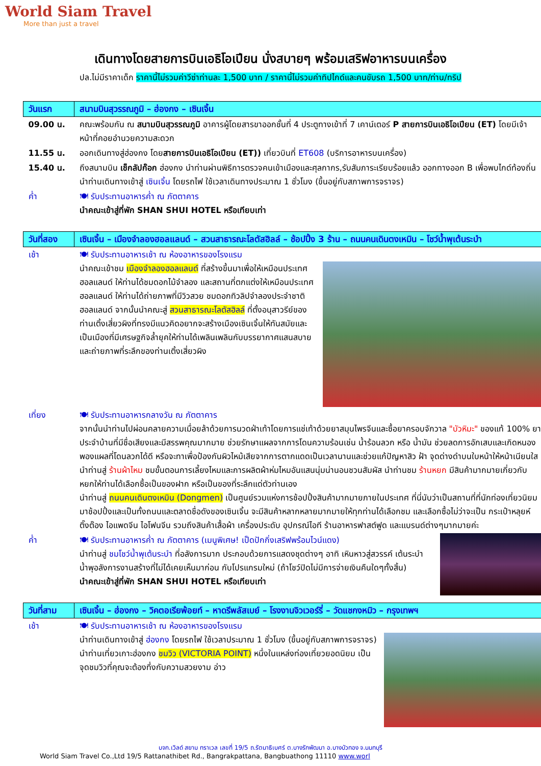World Siam Travel
More than just a travel
เดินทางโดยสายการบินเอธิโอเปียน นั่งสบายๆ พร้อมเสริฟอาหารบนเครื่อง
ปล.ไม่มีราคาเด็ก ราคานี้ไม่รวมค่าวีซ่าท่านละ 1,500 บาท / ราคานี้ไม่รวมค่าทิปไกด์และคนขับรถ 1,500 บาท/ท่าน/ทริป
| วันแรก | สนามบินสุวรรณภูมิ – ฮ่องกง – เซินเจิ้น |
| 09.00 น. | คณะพร้อมกัน ณ สนามบินสุวรรณภูมิ อาคารผู้โดยสารขาออกชั้นที่ 4 ประตูทางเข้าที่ 7 เคาน์เตอร์ P สายการบินเอธิโอเปียน (ET) โดยมีเจ้าหน้าที่คอยอำนวยความสะดวก |
| 11.55 น. | ออกเดินทางสู่ฮ่องกง โดย สายการบินเอธิโอเปียน (ET)) เที่ยวบินที่ ET608 (บริการอาหารบนเครื่อง) |
| 15.40 น. | ถึงสนามบิน เช็กลัปก๊อก ฮ่องกง นำท่านผ่านพิธีการตรวจคนเข้าเมืองและศุลกากร,รับสัมภาระเรียบร้อยแล้ว ออกทางออก B เพื่อพบไกด์ท้องถิ่น นำท่านเดินทางเข้าสู่ เซินเจิ้น โดยรถไฟ ใช้เวลาเดินทางประมาณ 1 ชั่วโมง (ขึ้นอยู่กับสภาพการจราจร) |
| ค่ำ | 🍽 รับประทานอาหารค่ำ ณ ภัตตาคาร นำคณะเข้าสู่ที่พัก SHAN SHUI HOTEL หรือเทียบเท่า |
| วันที่สอง | เซินเจิ้น – เมืองจำลองฮอลแลนด์ – สวนสาธารณะโลตัสฮิลล์ – ช้อปปิ้ง 3 ร้าน – ถนนคนเดินตงเหมิน – โชว์น้ำพุเต้นระบำ |
| เช้า | 🍽 รับประทานอาหารเช้า ณ ห้องอาหารของโรงแรม นำคณะเข้าชม เมืองจำลองฮอลแลนด์ ที่สร้างขึ้นมาเพื่อให้เหมือนประเทศฮอลแลนด์ ให้ท่านได้ชมดอกไม้จำลอง และสถานที่ตกแต่งให้เหมือนประเทศฮอลแลนด์ ให้ท่านได้ถ่ายภาพที่มีวิวสวย ชมดอกทิวลิปจำลองประจำชาติฮอลแลนด์ จากนั้นนำคณะสู่ สวนสาธารณะโลตัสฮิลล์ ที่ตั้งอนุสาวรีย์ของท่านเติ้งเสี่ยวผิงที่ทรงมีแนวคิดอยากจะสร้างเมืองเซินเจิ้นให้ทันสมัยและเป็นเมืองที่มีเศรษฐกิจล้ำยุคให้ท่านได้เพลินเพลินกับบรรยากาศแสนสบายและถ่ายภาพที่ระลึกของท่านเติ้งเสี่ยวผิง |
| เที่ยง | 🍽 รับประทานอาหารกลางวัน ณ ภัตตาคาร จากนั้นนำท่านไปผ่อนคลายความเมื่อยล้าด้วยการนวดฝ่าเท้าโดยการแช่เท้าด้วยยาสมุนไพรจีนและซื้อยาครอบจักวาล "บัวหิมะ" ของแท้ 100% ยาประจำบ้านที่มีชื่อเสียงและมีสรรพคุณมากมาย ช่วยรักษาแผลจากการโดนความร้อนเช่น น้ำร้อนลวก หรือ น้ำมัน ช่วยลดการอักเสบและเกิดหนองพองแผลที่โดนลวกได้ดี หรือจะทาเพื่อป้องกันผิวไหม้เสียจากการตากแดดเป็นเวลานานและช่วยแก้ปัญหาสิว ฝ้า จุดด่างดำบนใบหน้าให้หน้าเนียนใส นำท่านสู่ ร้านผ้าไหม ชมขั้นตอนการเลี้ยงไหมและการผลิตผ้าห่มไหมอันแสนนุ่มน่านอนชวนสัมผัส นำท่านชม ร้านหยก มีสินค้ามากมายเกี่ยวกับหยกให้ท่านได้เลือกซื้อเป็นของฝาก หรือเป็นของที่ระลึกแด่ตัวท่านเอง นำท่านสู่ ถนนคนเดินตงเหมิน (Dongmen) เป็นศูนย์รวมแห่งการช้อปปิ้งสินค้ามากมายภายในประเทศ ที่นี่นับว่าเป็นสถานที่ที่นักท่องเที่ยวนิยมมาช้อปปิ้งและเป็นทั้งถนนและตลาดชื่อดังของเซินเจิ้น จะมีสินค้าหลากหลายมากมายให้ทุกท่านได้เลือกชม และเลือกซื้อไม่ว่าจะเป็น กระเป๋าหลุยห์ติ๊งต๊อง ไอแพดจีน ไอโฟนจีน รวมถึงสินค้าเสื้อผ้า เครื่องประดับ อุปกรณ์ไอที ร้านอาหารฟาสต์ฟูด และแบรนด์ต่างๆมากมายค่ะ |
| ค่ำ | 🍽 รับประทานอาหารค่ำ ณ ภัตตาคาร (เมนูพิเศษ! เป็ดปักกิ่งเสริฟพร้อมไวน์แดง) นำท่านสู่ ชมโชว์น้ำพุเต้นระบำ ที่อลังการมาก ประกอบด้วยการแสดงชุดต่างๆ อาทิ เหินหาวสู่สวรรค์ เต้นระบำ น้ำพุอลังการงานสร้างที่ไม่ได้เคยเห็นมาก่อน กับโปรแกรมใหม่ (ถ้าโชว์ปิดไม่มีการจ่ายเงินคืนใดๆทั้งสิ้น) นำคณะเข้าสู่ที่พัก SHAN SHUI HOTEL หรือเทียบเท่า |
| วันที่สาม | เซินเจิ้น – ฮ่องกง – วิคตอเรียพ้อยท์ – หาดรีพลัสเบย์ – โรงงานจิวเวอร์รี่ – วัดแชกงหมิว – กรุงเทพฯ |
| เช้า | 🍽 รับประทานอาหารเช้า ณ ห้องอาหารของโรงแรม นำท่านเดินทางเข้าสู่ ฮ่องกง โดยรถไฟ ใช้เวลาประมาณ 1 ชั่วโมง (ขึ้นอยู่กับสภาพการจราจร) นำท่านเที่ยวเกาะฮ่องกง ชมวิว (VICTORIA POINT) หนึ่งในแหล่งท่องเที่ยวยอดนิยม เป็นจุดชมวิวที่คุณจะต้องทึ่งกับความสวยงาม อ่าว |
บจก.เวิลด์ สยาม ทราเวล เลขที่ 19/5 ถ.รัตนาธิเบศร์ ต.บางรักพัฒนา อ.บางบัวทอง จ.นนทบุรี
World Siam Travel Co.,Ltd 19/5 Rattanathibet Rd., Bangrakpattana, Bangbuathong 11110 www.worl